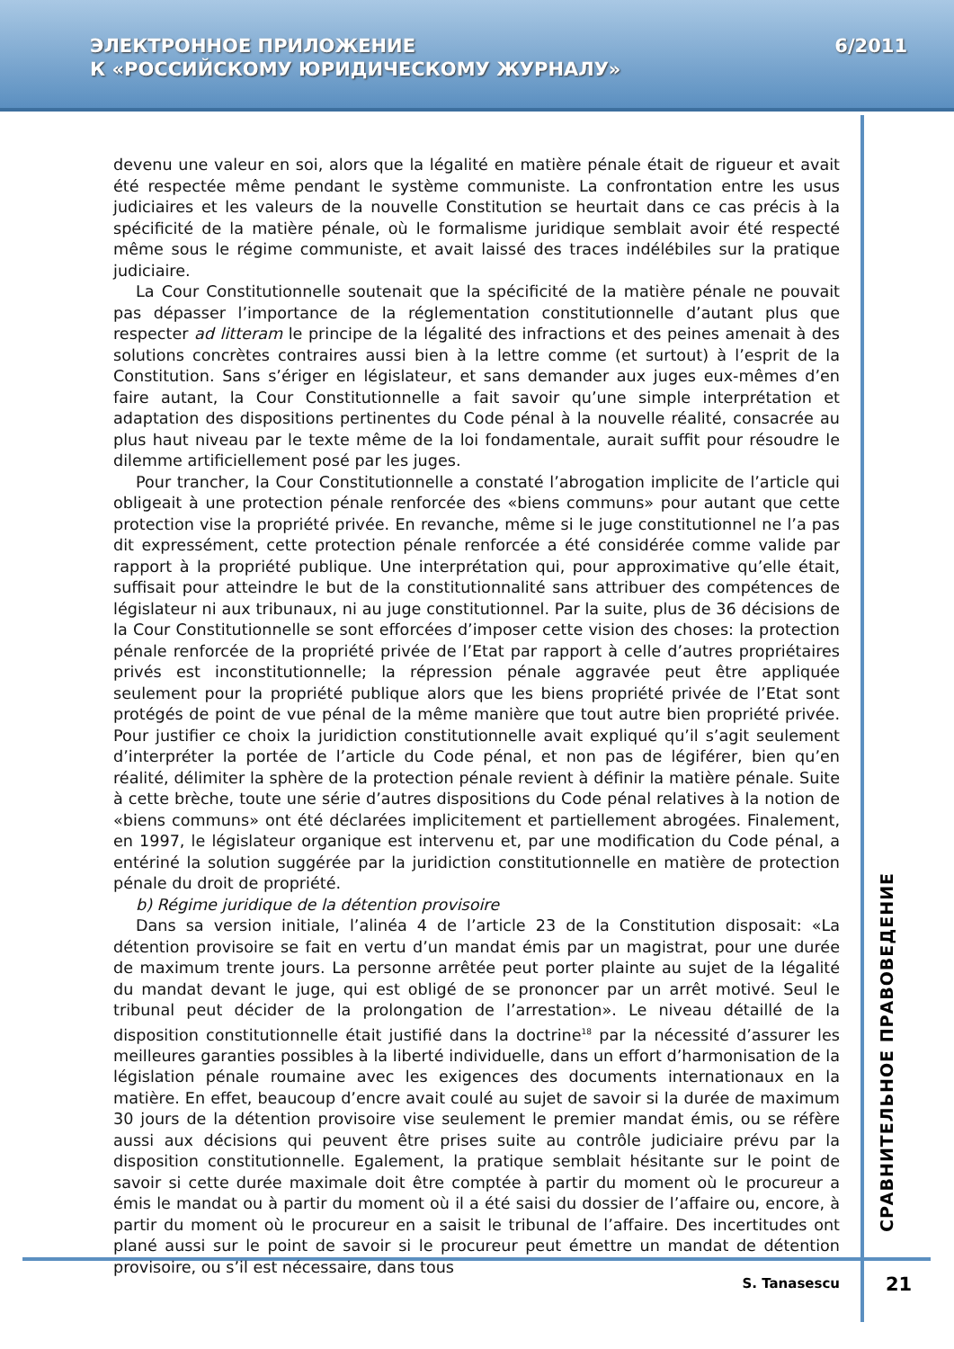ЭЛЕКТРОННОЕ ПРИЛОЖЕНИЕ
К «РОССИЙСКОМУ ЮРИДИЧЕСКОМУ ЖУРНАЛУ»
6/2011
devenu une valeur en soi, alors que la légalité en matière pénale était de rigueur et avait été respectée même pendant le système communiste. La confrontation entre les usus judiciaires et les valeurs de la nouvelle Constitution se heurtait dans ce cas précis à la spécificité de la matière pénale, où le formalisme juridique semblait avoir été respecté même sous le régime communiste, et avait laissé des traces indélébiles sur la pratique judiciaire.
La Cour Constitutionnelle soutenait que la spécificité de la matière pénale ne pouvait pas dépasser l’importance de la réglementation constitutionnelle d’autant plus que respecter ad litteram le principe de la légalité des infractions et des peines amenait à des solutions concrètes contraires aussi bien à la lettre comme (et surtout) à l’esprit de la Constitution. Sans s’ériger en législateur, et sans demander aux juges eux-mêmes d’en faire autant, la Cour Constitutionnelle a fait savoir qu’une simple interprétation et adaptation des dispositions pertinentes du Code pénal à la nouvelle réalité, consacrée au plus haut niveau par le texte même de la loi fondamentale, aurait suffit pour résoudre le dilemme artificiellement posé par les juges.
Pour trancher, la Cour Constitutionnelle a constaté l’abrogation implicite de l’article qui obligeait à une protection pénale renforcée des «biens communs» pour autant que cette protection vise la propriété privée. En revanche, même si le juge constitutionnel ne l’a pas dit expressément, cette protection pénale renforcée a été considérée comme valide par rapport à la propriété publique. Une interprétation qui, pour approximative qu’elle était, suffisait pour atteindre le but de la constitutionnalité sans attribuer des compétences de législateur ni aux tribunaux, ni au juge constitutionnel. Par la suite, plus de 36 décisions de la Cour Constitutionnelle se sont efforcées d’imposer cette vision des choses: la protection pénale renforcée de la propriété privée de l’Etat par rapport à celle d’autres propriétaires privés est inconstitutionnelle; la répression pénale aggravée peut être appliquée seulement pour la propriété publique alors que les biens propriété privée de l’Etat sont protégés de point de vue pénal de la même manière que tout autre bien propriété privée. Pour justifier ce choix la juridiction constitutionnelle avait expliqué qu’il s’agit seulement d’interpréter la portée de l’article du Code pénal, et non pas de légiférer, bien qu’en réalité, délimiter la sphère de la protection pénale revient à définir la matière pénale. Suite à cette brèche, toute une série d’autres dispositions du Code pénal relatives à la notion de «biens communs» ont été déclarées implicitement et partiellement abrogées. Finalement, en 1997, le législateur organique est intervenu et, par une modification du Code pénal, a entériné la solution suggérée par la juridiction constitutionnelle en matière de protection pénale du droit de propriété.
b) Régime juridique de la détention provisoire
Dans sa version initiale, l’alinéa 4 de l’article 23 de la Constitution disposait: «La détention provisoire se fait en vertu d’un mandat émis par un magistrat, pour une durée de maximum trente jours. La personne arrêtée peut porter plainte au sujet de la légalité du mandat devant le juge, qui est obligé de se prononcer par un arrêt motivé. Seul le tribunal peut décider de la prolongation de l’arrestation». Le niveau détaillé de la disposition constitutionnelle était justifié dans la doctrine<sup>18</sup> par la nécessité d’assurer les meilleures garanties possibles à la liberté individuelle, dans un effort d’harmonisation de la législation pénale roumaine avec les exigences des documents internationaux en la matière. En effet, beaucoup d’encre avait coulé au sujet de savoir si la durée de maximum 30 jours de la détention provisoire vise seulement le premier mandat émis, ou se réfère aussi aux décisions qui peuvent être prises suite au contrôle judiciaire prévu par la disposition constitutionnelle. Egalement, la pratique semblait hésitante sur le point de savoir si cette durée maximale doit être comptée à partir du moment où le procureur a émis le mandat ou à partir du moment où il a été saisi du dossier de l’affaire ou, encore, à partir du moment où le procureur en a saisit le tribunal de l’affaire. Des incertitudes ont plané aussi sur le point de savoir si le procureur peut émettre un mandat de détention provisoire, ou s’il est nécessaire, dans tous
СРАВНИТЕЛЬНОЕ ПРАВОВЕДЕНИЕ
S. Tanasescu 21